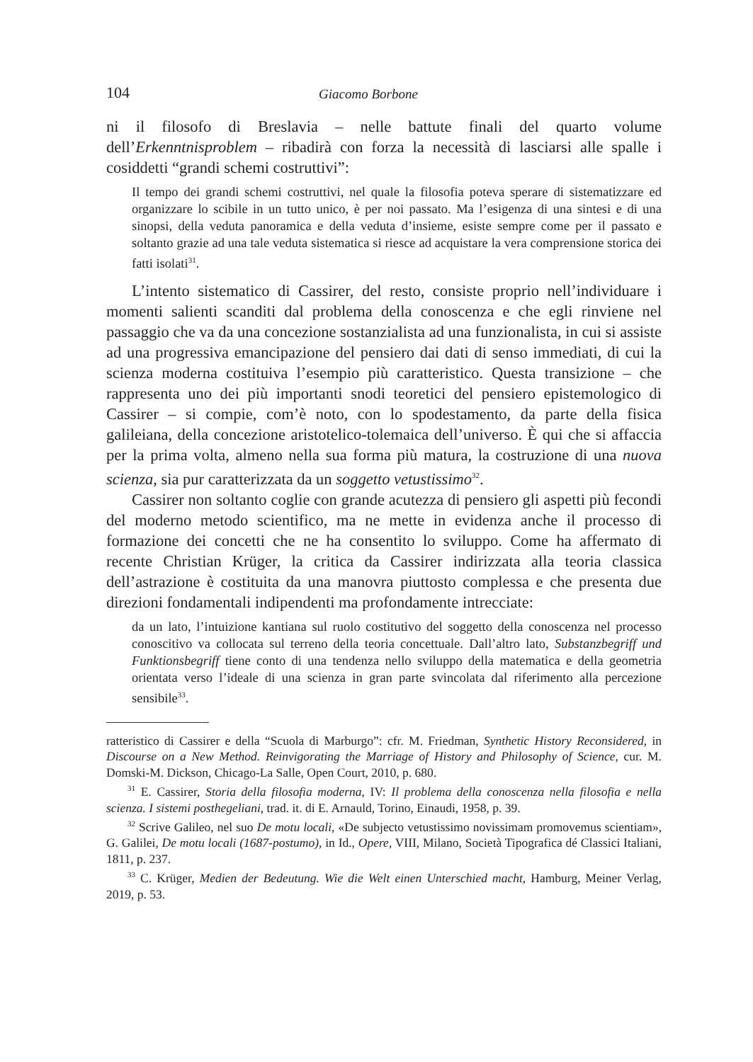104 Giacomo Borbone
ni il filosofo di Breslavia – nelle battute finali del quarto volume dell’Erkenntnisproblem – ribadirà con forza la necessità di lasciarsi alle spalle i cosiddetti “grandi schemi costruttivi”:
Il tempo dei grandi schemi costruttivi, nel quale la filosofia poteva sperare di sistematizzare ed organizzare lo scibile in un tutto unico, è per noi passato. Ma l’esigenza di una sintesi e di una sinopsi, della veduta panoramica e della veduta d’insieme, esiste sempre come per il passato e soltanto grazie ad una tale veduta sistematica si riesce ad acquistare la vera comprensione storica dei fatti isolati<sup>31</sup>.
L’intento sistematico di Cassirer, del resto, consiste proprio nell’individuare i momenti salienti scanditi dal problema della conoscenza e che egli rinviene nel passaggio che va da una concezione sostanzialista ad una funzionalista, in cui si assiste ad una progressiva emancipazione del pensiero dai dati di senso immediati, di cui la scienza moderna costituiva l’esempio più caratteristico. Questa transizione – che rappresenta uno dei più importanti snodi teoretici del pensiero epistemologico di Cassirer – si compie, com’è noto, con lo spodestamento, da parte della fisica galileiana, della concezione aristotelico-tolemaica dell’universo. È qui che si affaccia per la prima volta, almeno nella sua forma più matura, la costruzione di una nuova scienza, sia pur caratterizzata da un soggetto vetustissimo<sup>32</sup>.
Cassirer non soltanto coglie con grande acutezza di pensiero gli aspetti più fecondi del moderno metodo scientifico, ma ne mette in evidenza anche il processo di formazione dei concetti che ne ha consentito lo sviluppo. Come ha affermato di recente Christian Krüger, la critica da Cassirer indirizzata alla teoria classica dell’astrazione è costituita da una manovra piuttosto complessa e che presenta due direzioni fondamentali indipendenti ma profondamente intrecciate:
da un lato, l’intuizione kantiana sul ruolo costitutivo del soggetto della conoscenza nel processo conoscitivo va collocata sul terreno della teoria concettuale. Dall’altro lato, Substanzbegriff und Funktionsbegriff tiene conto di una tendenza nello sviluppo della matematica e della geometria orientata verso l’ideale di una scienza in gran parte svincolata dal riferimento alla percezione sensibile<sup>33</sup>.
ratteristico di Cassirer e della “Scuola di Marburgo”: cfr. M. Friedman, Synthetic History Reconsidered, in Discourse on a New Method. Reinvigorating the Marriage of History and Philosophy of Science, cur. M. Domski-M. Dickson, Chicago-La Salle, Open Court, 2010, p. 680.
<sup>31</sup> E. Cassirer, Storia della filosofia moderna, IV: Il problema della conoscenza nella filosofia e nella scienza. I sistemi posthegeliani, trad. it. di E. Arnauld, Torino, Einaudi, 1958, p. 39.
<sup>32</sup> Scrive Galileo, nel suo De motu locali, «De subjecto vetustissimo novissimam promovemus scientiam», G. Galilei, De motu locali (1687-postumo), in Id., Opere, VIII, Milano, Società Tipografica dé Classici Italiani, 1811, p. 237.
<sup>33</sup> C. Krüger, Medien der Bedeutung. Wie die Welt einen Unterschied macht, Hamburg, Meiner Verlag, 2019, p. 53.